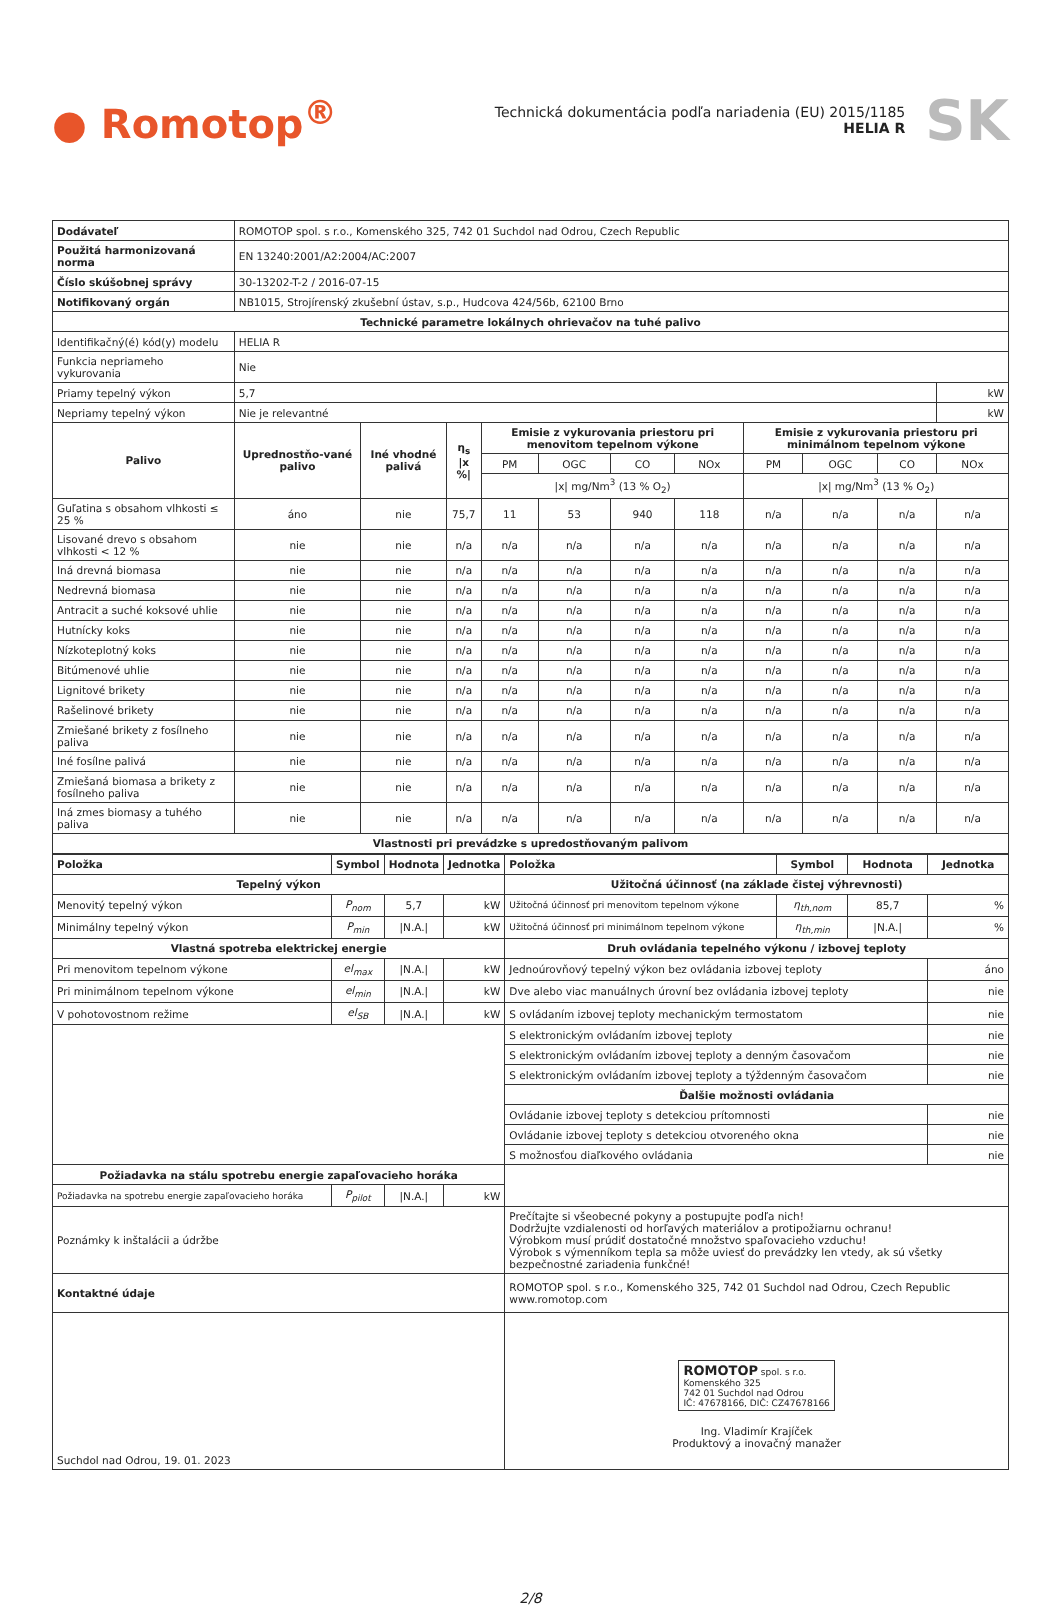● Romotop<sup>®</sup>
Technická dokumentácia podľa nariadenia (EU) 2015/1185
HELIA R
SK
| Dodávateľ | ROMOTOP spol. s r.o., Komenského 325, 742 01 Suchdol nad Odrou, Czech Republic | | | | | | | | | | | |
| Použitá harmonizovaná norma | EN 13240:2001/A2:2004/AC:2007 | | | | | | | | | | | |
| Číslo skúšobnej správy | 30-13202-T-2 / 2016-07-15 | | | | | | | | | | | |
| Notifikovaný orgán | NB1015, Strojírenský zkušební ústav, s.p., Hudcova 424/56b, 62100 Brno | | | | | | | | | | | |
| Technické parametre lokálnych ohrievačov na tuhé palivo | | | | | | | | | | | | |
| Identifikačný(é) kód(y) modelu | HELIA R | | | | | | | | | | | |
| Funkcia nepriameho vykurovania | Nie | | | | | | | | | | | |
| Priamy tepelný výkon | 5,7 | | | | | | | | | | | kW |
| Nepriamy tepelný výkon | Nie je relevantné | | | | | | | | | | | kW |
| Palivo | Uprednostňo-vané palivo | Iné vhodné palivá | η<sub>s</sub> /x %/ | Emisie z vykurovania priestoru pri menovitom tepelnom výkone | | | | Emisie z vykurovania priestoru pri minimálnom tepelnom výkone | | | | |
| | | | | PM | OGC | CO | NOx | PM | OGC | CO | NOx | |
| | | | | /x/ mg/Nm<sup>3</sup> (13 % O<sub>2</sub>) | | | | /x/ mg/Nm<sup>3</sup> (13 % O<sub>2</sub>) | | | | |
| Guľatina s obsahom vlhkosti ≤ 25 % | áno | nie | 75,7 | 11 | 53 | 940 | 118 | n/a | n/a | n/a | n/a | |
| Lisované drevo s obsahom vlhkosti < 12 % | nie | nie | n/a | n/a | n/a | n/a | n/a | n/a | n/a | n/a | n/a | |
| Iná drevná biomasa | nie | nie | n/a | n/a | n/a | n/a | n/a | n/a | n/a | n/a | n/a | |
| Nedrevná biomasa | nie | nie | n/a | n/a | n/a | n/a | n/a | n/a | n/a | n/a | n/a | |
| Antracit a suché koksové uhlie | nie | nie | n/a | n/a | n/a | n/a | n/a | n/a | n/a | n/a | n/a | |
| Hutnícky koks | nie | nie | n/a | n/a | n/a | n/a | n/a | n/a | n/a | n/a | n/a | |
| Nízkoteplotný koks | nie | nie | n/a | n/a | n/a | n/a | n/a | n/a | n/a | n/a | n/a | |
| Bitúmenové uhlie | nie | nie | n/a | n/a | n/a | n/a | n/a | n/a | n/a | n/a | n/a | |
| Lignitové brikety | nie | nie | n/a | n/a | n/a | n/a | n/a | n/a | n/a | n/a | n/a | |
| Rašelinové brikety | nie | nie | n/a | n/a | n/a | n/a | n/a | n/a | n/a | n/a | n/a | |
| Zmiešané brikety z fosílneho paliva | nie | nie | n/a | n/a | n/a | n/a | n/a | n/a | n/a | n/a | n/a | |
| Iné fosílne palivá | nie | nie | n/a | n/a | n/a | n/a | n/a | n/a | n/a | n/a | n/a | |
| Zmiešaná biomasa a brikety z fosílneho paliva | nie | nie | n/a | n/a | n/a | n/a | n/a | n/a | n/a | n/a | n/a | |
| Iná zmes biomasy a tuhého paliva | nie | nie | n/a | n/a | n/a | n/a | n/a | n/a | n/a | n/a | n/a | |
| Vlastnosti pri prevádzke s upredostňovaným palivom | | | | | | | | | | | | |
| Položka | Symbol | Hodnota | Jednotka | Položka | Symbol | Hodnota | Jednotka |
| --- | --- | --- | --- | --- | --- | --- | --- |
| Tepelný výkon | | | | Užitočná účinnosť (na základe čistej výhrevnosti) | | | |
| Menovitý tepelný výkon | P<sub>nom</sub> | 5,7 | kW | Užitočná účinnosť pri menovitom tepelnom výkone | η<sub>th,nom</sub> | 85,7 | % |
| Minimálny tepelný výkon | P<sub>min</sub> | /N.A./ | kW | Užitočná účinnosť pri minimálnom tepelnom výkone | η<sub>th,min</sub> | /N.A./ | % |
| Vlastná spotreba elektrickej energie | | | | Druh ovládania tepelného výkonu / izbovej teploty | | | |
| Pri menovitom tepelnom výkone | el<sub>max</sub> | /N.A./ | kW | Jednoúrovňový tepelný výkon bez ovládania izbovej teploty | | | áno |
| Pri minimálnom tepelnom výkone | el<sub>min</sub> | /N.A./ | kW | Dve alebo viac manuálnych úrovní bez ovládania izbovej teploty | | | nie |
| V pohotovostnom režime | el<sub>SB</sub> | /N.A./ | kW | S ovládaním izbovej teploty mechanickým termostatom | | | nie |
| | | | | S elektronickým ovládaním izbovej teploty | | | nie |
| | | | | S elektronickým ovládaním izbovej teploty a denným časovačom | | | nie |
| | | | | S elektronickým ovládaním izbovej teploty a týždenným časovačom | | | nie |
| | | | | Ďalšie možnosti ovládania | | | |
| | | | | Ovládanie izbovej teploty s detekciou prítomnosti | | | nie |
| | | | | Ovládanie izbovej teploty s detekciou otvoreného okna | | | nie |
| | | | | S možnosťou diaľkového ovládania | | | nie |
| Požiadavka na stálu spotrebu energie zapaľovacieho horáka | | | | | | | |
| Požiadavka na spotrebu energie zapaľovacieho horáka | P<sub>pilot</sub> | /N.A./ | kW | | | | |
| Poznámky k inštalácii a údržbe | | | | Prečítajte si všeobecné pokyny a postupujte podľa nich! Dodržujte vzdialenosti od horľavých materiálov a protipožiarnu ochranu! Výrobkom musí prúdiť dostatočné množstvo spaľovacieho vzduchu! Výrobok s výmenníkom tepla sa môže uviesť do prevádzky len vtedy, ak sú všetky bezpečnostné zariadenia funkčné! | | | |
| Kontaktné údaje | | | | ROMOTOP spol. s r.o., Komenského 325, 742 01 Suchdol nad Odrou, Czech Republic www.romotop.com | | | |
| Suchdol nad Odrou, 19. 01. 2023 | | | | ROMOTOP spol. s r.o. Komenského 325 742 01 Suchdol nad Odrou IČ: 47678166, DIČ: CZ47678166 Ing. Vladimír Krajíček Produktový a inovačný manažer | | | |
2/8